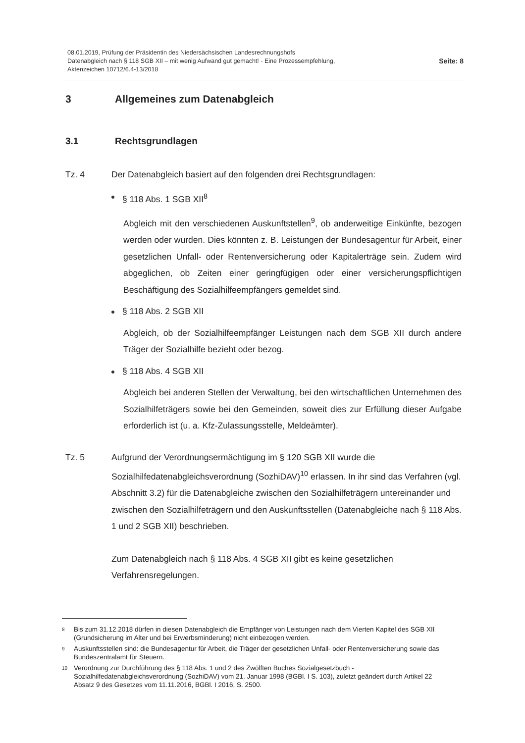08.01.2019, Prüfung der Präsidentin des Niedersächsischen Landesrechnungshofs
Datenabgleich nach § 118 SGB XII – mit wenig Aufwand gut gemacht! - Eine Prozessempfehlung,
Aktenzeichen 10712/6.4-13/2018
Seite: 8
3 Allgemeines zum Datenabgleich
3.1 Rechtsgrundlagen
Tz. 4 Der Datenabgleich basiert auf den folgenden drei Rechtsgrundlagen:
§ 118 Abs. 1 SGB XII<sup>8</sup>
Abgleich mit den verschiedenen Auskunftstellen<sup>9</sup>, ob anderweitige Einkünfte, bezogen werden oder wurden. Dies könnten z. B. Leistungen der Bundesagentur für Arbeit, einer gesetzlichen Unfall- oder Rentenversicherung oder Kapitalerträge sein. Zudem wird abgeglichen, ob Zeiten einer geringfügigen oder einer versicherungspflichtigen Beschäftigung des Sozialhilfeempfängers gemeldet sind.
§ 118 Abs. 2 SGB XII
Abgleich, ob der Sozialhilfeempfänger Leistungen nach dem SGB XII durch andere Träger der Sozialhilfe bezieht oder bezog.
§ 118 Abs. 4 SGB XII
Abgleich bei anderen Stellen der Verwaltung, bei den wirtschaftlichen Unternehmen des Sozialhilfeträgers sowie bei den Gemeinden, soweit dies zur Erfüllung dieser Aufgabe erforderlich ist (u. a. Kfz-Zulassungsstelle, Meldeämter).
Tz. 5 Aufgrund der Verordnungsermächtigung im § 120 SGB XII wurde die Sozialhilfedatenabgleichsverordnung (SozhiDAV)<sup>10</sup> erlassen. In ihr sind das Verfahren (vgl. Abschnitt 3.2) für die Datenabgleiche zwischen den Sozialhilfeträgern untereinander und zwischen den Sozialhilfeträgern und den Auskunftsstellen (Datenabgleiche nach § 118 Abs. 1 und 2 SGB XII) beschrieben.
Zum Datenabgleich nach § 118 Abs. 4 SGB XII gibt es keine gesetzlichen Verfahrensregelungen.
<sup>8</sup> Bis zum 31.12.2018 dürfen in diesen Datenabgleich die Empfänger von Leistungen nach dem Vierten Kapitel des SGB XII (Grundsicherung im Alter und bei Erwerbsminderung) nicht einbezogen werden.
<sup>9</sup> Auskunftsstellen sind: die Bundesagentur für Arbeit, die Träger der gesetzlichen Unfall- oder Rentenversicherung sowie das Bundeszentralamt für Steuern.
<sup>10</sup> Verordnung zur Durchführung des § 118 Abs. 1 und 2 des Zwölften Buches Sozialgesetzbuch - Sozialhilfedatenabgleichsverordnung (SozhiDAV) vom 21. Januar 1998 (BGBl. I S. 103), zuletzt geändert durch Artikel 22 Absatz 9 des Gesetzes vom 11.11.2016, BGBl. I 2016, S. 2500.